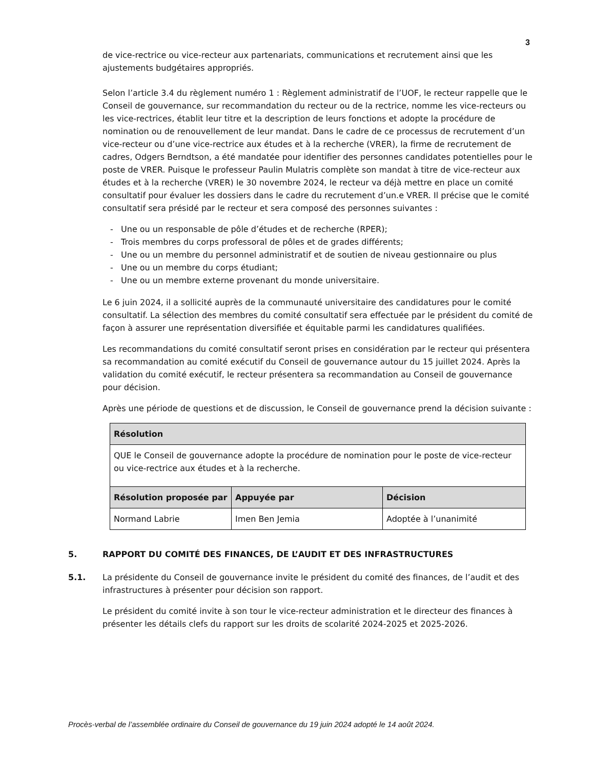3
de vice-rectrice ou vice-recteur aux partenariats, communications et recrutement ainsi que les ajustements budgétaires appropriés.
Selon l’article 3.4 du règlement numéro 1 : Règlement administratif de l’UOF, le recteur rappelle que le Conseil de gouvernance, sur recommandation du recteur ou de la rectrice, nomme les vice-recteurs ou les vice-rectrices, établit leur titre et la description de leurs fonctions et adopte la procédure de nomination ou de renouvellement de leur mandat. Dans le cadre de ce processus de recrutement d’un vice-recteur ou d’une vice-rectrice aux études et à la recherche (VRER), la firme de recrutement de cadres, Odgers Berndtson, a été mandatée pour identifier des personnes candidates potentielles pour le poste de VRER. Puisque le professeur Paulin Mulatris complète son mandat à titre de vice-recteur aux études et à la recherche (VRER) le 30 novembre 2024, le recteur va déjà mettre en place un comité consultatif pour évaluer les dossiers dans le cadre du recrutement d’un.e VRER. Il précise que le comité consultatif sera présidé par le recteur et sera composé des personnes suivantes :
- Une ou un responsable de pôle d’études et de recherche (RPER);
- Trois membres du corps professoral de pôles et de grades différents;
- Une ou un membre du personnel administratif et de soutien de niveau gestionnaire ou plus
- Une ou un membre du corps étudiant;
- Une ou un membre externe provenant du monde universitaire.
Le 6 juin 2024, il a sollicité auprès de la communauté universitaire des candidatures pour le comité consultatif. La sélection des membres du comité consultatif sera effectuée par le président du comité de façon à assurer une représentation diversifiée et équitable parmi les candidatures qualifiées.
Les recommandations du comité consultatif seront prises en considération par le recteur qui présentera sa recommandation au comité exécutif du Conseil de gouvernance autour du 15 juillet 2024. Après la validation du comité exécutif, le recteur présentera sa recommandation au Conseil de gouvernance pour décision.
Après une période de questions et de discussion, le Conseil de gouvernance prend la décision suivante :
| Résolution | | |
| --- | --- | --- |
| QUE le Conseil de gouvernance adopte la procédure de nomination pour le poste de vice-recteur ou vice-rectrice aux études et à la recherche. | | |
| Résolution proposée par | Appuyée par | Décision |
| Normand Labrie | Imen Ben Jemia | Adoptée à l’unanimité |
5. RAPPORT DU COMITÉ DES FINANCES, DE L’AUDIT ET DES INFRASTRUCTURES
5.1. La présidente du Conseil de gouvernance invite le président du comité des finances, de l’audit et des infrastructures à présenter pour décision son rapport.
Le président du comité invite à son tour le vice-recteur administration et le directeur des finances à présenter les détails clefs du rapport sur les droits de scolarité 2024-2025 et 2025-2026.
Procès-verbal de l’assemblée ordinaire du Conseil de gouvernance du 19 juin 2024 adopté le 14 août 2024.